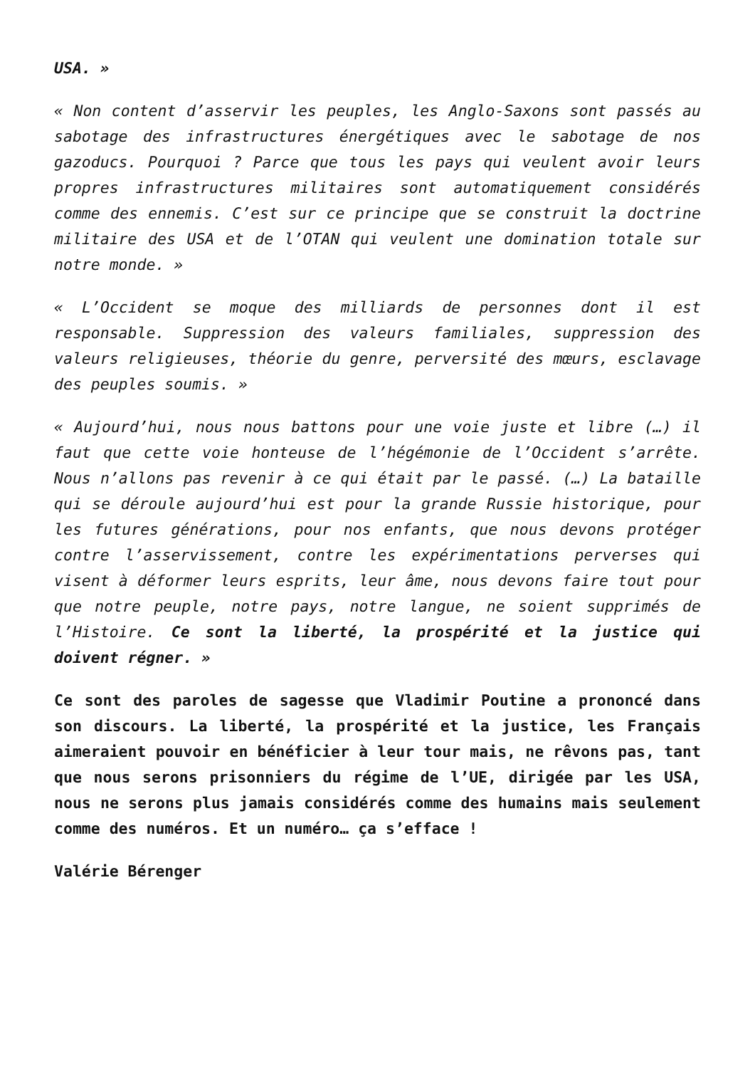USA. »
« Non content d’asservir les peuples, les Anglo-Saxons sont passés au sabotage des infrastructures énergétiques avec le sabotage de nos gazoducs. Pourquoi ? Parce que tous les pays qui veulent avoir leurs propres infrastructures militaires sont automatiquement considérés comme des ennemis. C’est sur ce principe que se construit la doctrine militaire des USA et de l’OTAN qui veulent une domination totale sur notre monde. »
« L’Occident se moque des milliards de personnes dont il est responsable. Suppression des valeurs familiales, suppression des valeurs religieuses, théorie du genre, perversité des mœurs, esclavage des peuples soumis. »
« Aujourd’hui, nous nous battons pour une voie juste et libre (…) il faut que cette voie honteuse de l’hégémonie de l’Occident s’arrête. Nous n’allons pas revenir à ce qui était par le passé. (…) La bataille qui se déroule aujourd’hui est pour la grande Russie historique, pour les futures générations, pour nos enfants, que nous devons protéger contre l’asservissement, contre les expérimentations perverses qui visent à déformer leurs esprits, leur âme, nous devons faire tout pour que notre peuple, notre pays, notre langue, ne soient supprimés de l’Histoire. Ce sont la liberté, la prospérité et la justice qui doivent régner. »
Ce sont des paroles de sagesse que Vladimir Poutine a prononcé dans son discours. La liberté, la prospérité et la justice, les Français aimeraient pouvoir en bénéficier à leur tour mais, ne rêvons pas, tant que nous serons prisonniers du régime de l’UE, dirigée par les USA, nous ne serons plus jamais considérés comme des humains mais seulement comme des numéros. Et un numéro… ça s’efface !
Valérie Bérenger